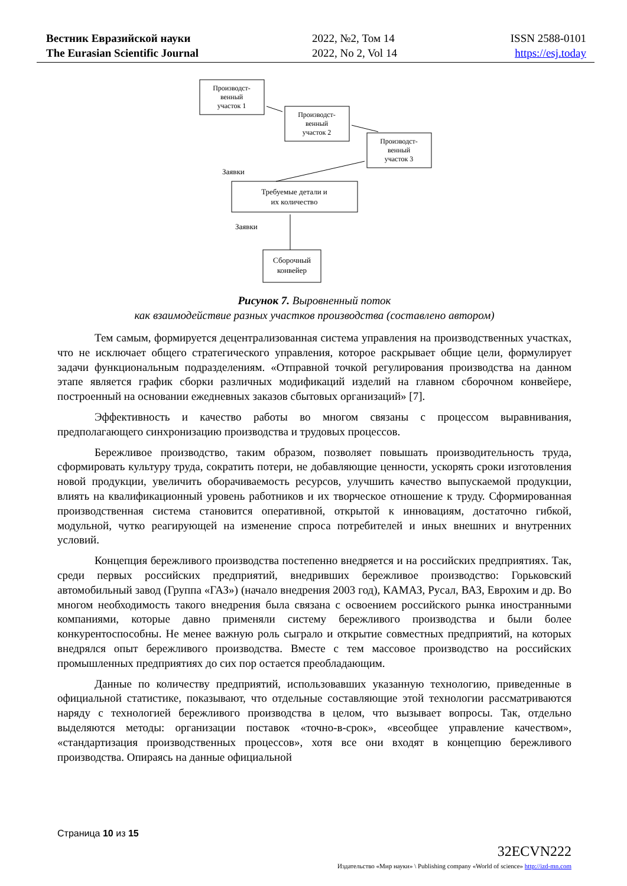Вестник Евразийской науки
The Eurasian Scientific Journal
2022, №2, Том 14
2022, No 2, Vol 14
ISSN 2588-0101
https://esj.today
Производст-
венный
участок 1
Производст-
венный
участок 2
Производст-
венный
участок 3
Заявки
Требуемые детали и
их количество
Заявки
Сборочный
конвейер
Рисунок 7. Выровненный поток
как взаимодействие разных участков производства (составлено автором)
Тем самым, формируется децентрализованная система управления на производственных участках, что не исключает общего стратегического управления, которое раскрывает общие цели, формулирует задачи функциональным подразделениям. «Отправной точкой регулирования производства на данном этапе является график сборки различных модификаций изделий на главном сборочном конвейере, построенный на основании ежедневных заказов сбытовых организаций» [7].
Эффективность и качество работы во многом связаны с процессом выравнивания, предполагающего синхронизацию производства и трудовых процессов.
Бережливое производство, таким образом, позволяет повышать производительность труда, сформировать культуру труда, сократить потери, не добавляющие ценности, ускорять сроки изготовления новой продукции, увеличить оборачиваемость ресурсов, улучшить качество выпускаемой продукции, влиять на квалификационный уровень работников и их творческое отношение к труду. Сформированная производственная система становится оперативной, открытой к инновациям, достаточно гибкой, модульной, чутко реагирующей на изменение спроса потребителей и иных внешних и внутренних условий.
Концепция бережливого производства постепенно внедряется и на российских предприятиях. Так, среди первых российских предприятий, внедривших бережливое производство: Горьковский автомобильный завод (Группа «ГАЗ») (начало внедрения 2003 год), КАМАЗ, Русал, ВАЗ, Еврохим и др. Во многом необходимость такого внедрения была связана с освоением российского рынка иностранными компаниями, которые давно применяли систему бережливого производства и были более конкурентоспособны. Не менее важную роль сыграло и открытие совместных предприятий, на которых внедрялся опыт бережливого производства. Вместе с тем массовое производство на российских промышленных предприятиях до сих пор остается преобладающим.
Данные по количеству предприятий, использовавших указанную технологию, приведенные в официальной статистике, показывают, что отдельные составляющие этой технологии рассматриваются наряду с технологией бережливого производства в целом, что вызывает вопросы. Так, отдельно выделяются методы: организации поставок «точно-в-срок», «всеобщее управление качеством», «стандартизация производственных процессов», хотя все они входят в концепцию бережливого производства. Опираясь на данные официальной
Страница 10 из 15
32ECVN222
Издательство «Мир науки» \ Publishing company «World of science» http://izd-mn.com